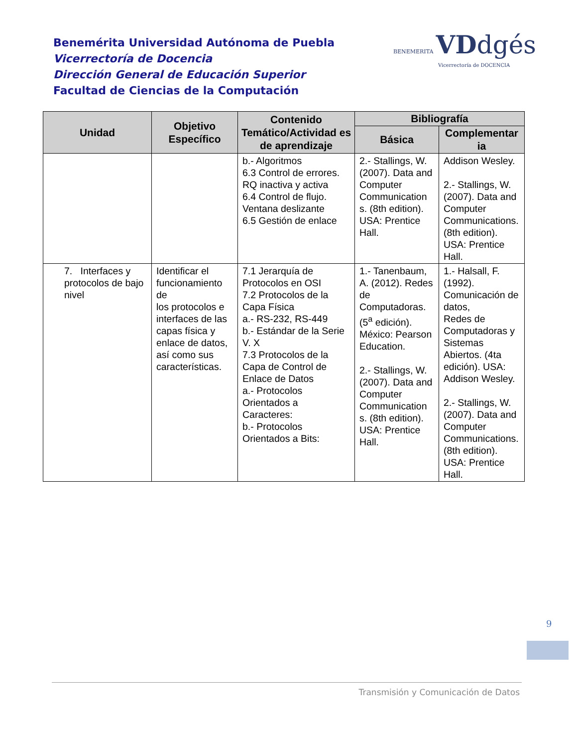Benemérita Universidad Autónoma de Puebla
Vicerrectoría de Docencia
Dirección General de Educación Superior
Facultad de Ciencias de la Computación
BENEMERITA VD dgés
Vicerrectoría de DOCENCIA
| Unidad | Objetivo Específico | Contenido Temático/Actividad es de aprendizaje | Bibliografía | |
| --- | --- | --- | --- | --- |
| | | | Básica | Complementar ia |
| | | b.- Algoritmos 6.3 Control de errores. RQ inactiva y activa 6.4 Control de flujo. Ventana deslizante 6.5 Gestión de enlace | 2.- Stallings, W. (2007). Data and Computer Communication s. (8th edition). USA: Prentice Hall. | Addison Wesley. 2.- Stallings, W. (2007). Data and Computer Communications. (8th edition). USA: Prentice Hall. |
| 7. Interfaces y protocolos de bajo nivel | Identificar el funcionamiento de los protocolos e interfaces de las capas física y enlace de datos, así como sus características. | 7.1 Jerarquía de Protocolos en OSI 7.2 Protocolos de la Capa Física a.- RS-232, RS-449 b.- Estándar de la Serie V. X 7.3 Protocolos de la Capa de Control de Enlace de Datos a.- Protocolos Orientados a Caracteres: b.- Protocolos Orientados a Bits: | 1.- Tanenbaum, A. (2012). Redes de Computadoras. (5<sup>a</sup> edición). México: Pearson Education. 2.- Stallings, W. (2007). Data and Computer Communication s. (8th edition). USA: Prentice Hall. | 1.- Halsall, F. (1992). Comunicación de datos, Redes de Computadoras y Sistemas Abiertos. (4ta edición). USA: Addison Wesley. 2.- Stallings, W. (2007). Data and Computer Communications. (8th edition). USA: Prentice Hall. |
9
Transmisión y Comunicación de Datos